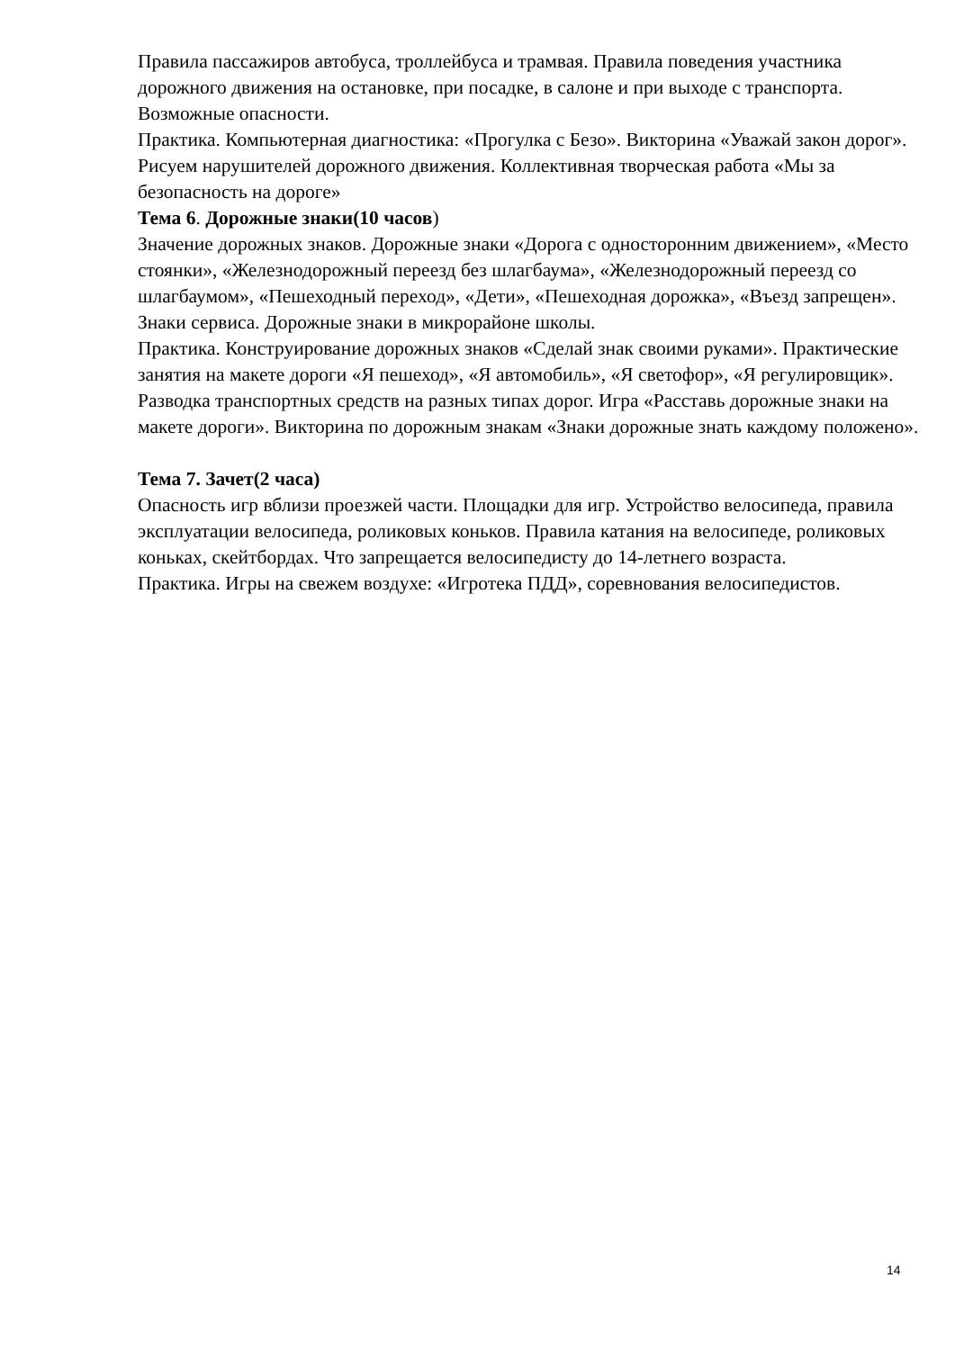Правила пассажиров автобуса, троллейбуса и трамвая. Правила поведения участника дорожного движения на остановке, при посадке, в салоне и при выходе с транспорта. Возможные опасности.
Практика. Компьютерная диагностика: «Прогулка с Безо». Викторина «Уважай закон дорог». Рисуем нарушителей дорожного движения. Коллективная творческая работа «Мы за безопасность на дороге»
Тема 6. Дорожные знаки(10 часов)
Значение дорожных знаков. Дорожные знаки «Дорога с односторонним движением», «Место стоянки», «Железнодорожный переезд без шлагбаума», «Железнодорожный переезд со шлагбаумом», «Пешеходный переход», «Дети», «Пешеходная дорожка», «Въезд запрещен». Знаки сервиса. Дорожные знаки в микрорайоне школы.
Практика. Конструирование дорожных знаков «Сделай знак своими руками». Практические занятия на макете дороги «Я пешеход», «Я автомобиль», «Я светофор», «Я регулировщик». Разводка транспортных средств на разных типах дорог. Игра «Расставь дорожные знаки на макете дороги». Викторина по дорожным знакам «Знаки дорожные знать каждому положено».
Тема 7. Зачет(2 часа)
Опасность игр вблизи проезжей части. Площадки для игр. Устройство велосипеда, правила эксплуатации велосипеда, роликовых коньков. Правила катания на велосипеде, роликовых коньках, скейтбордах. Что запрещается велосипедисту до 14-летнего возраста.
Практика. Игры на свежем воздухе: «Игротека ПДД», соревнования велосипедистов.
14